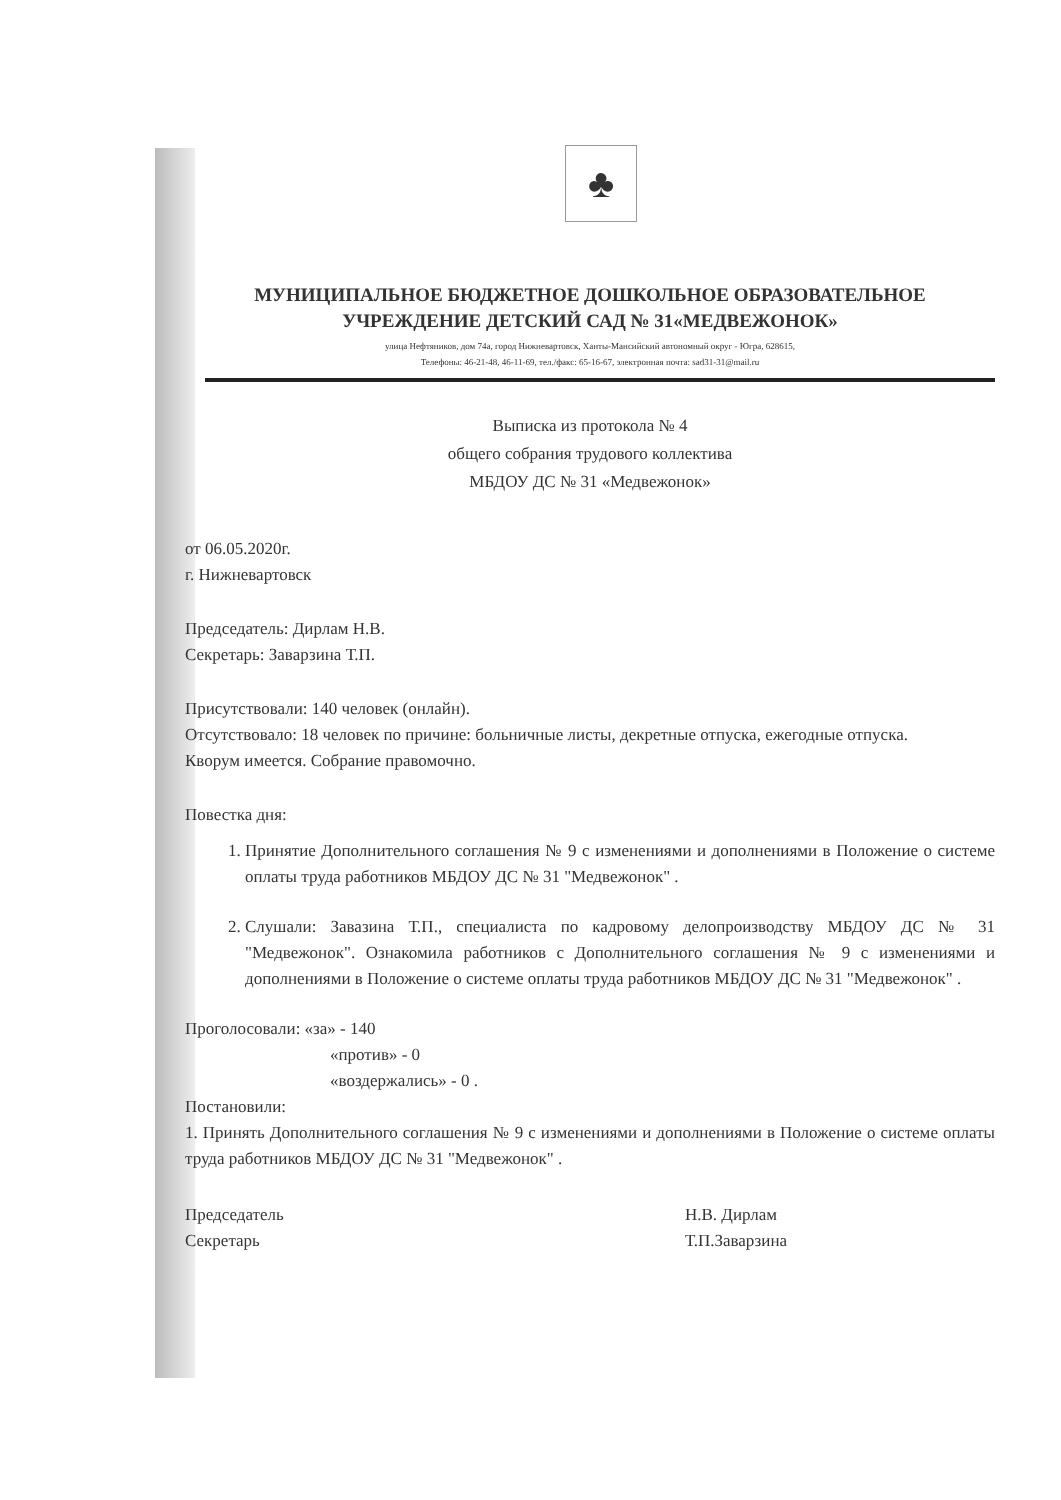♣
МУНИЦИПАЛЬНОЕ БЮДЖЕТНОЕ ДОШКОЛЬНОЕ ОБРАЗОВАТЕЛЬНОЕ
УЧРЕЖДЕНИЕ ДЕТСКИЙ САД № 31«МЕДВЕЖОНОК»
улица Нефтяников, дом 74а, город Нижневартовск, Ханты-Мансийский автономный округ - Югра, 628615,
Телефоны: 46-21-48, 46-11-69, тел./факс: 65-16-67, электронная почта: sad31-31@mail.ru
Выписка из протокола № 4
общего собрания трудового коллектива
МБДОУ ДС № 31 «Медвежонок»
от 06.05.2020г.
г. Нижневартовск
Председатель: Дирлам Н.В.
Секретарь: Заварзина Т.П.
Присутствовали: 140 человек (онлайн).
Отсутствовало: 18 человек по причине: больничные листы, декретные отпуска, ежегодные отпуска.
Кворум имеется. Собрание правомочно.
Повестка дня:
1. Принятие Дополнительного соглашения № 9 с изменениями и дополнениями в Положение о системе оплаты труда работников МБДОУ ДС № 31 "Медвежонок" .
2. Слушали: Завазина Т.П., специалиста по кадровому делопроизводству МБДОУ ДС № 31 "Медвежонок". Ознакомила работников с Дополнительного соглашения № 9 с изменениями и дополнениями в Положение о системе оплаты труда работников МБДОУ ДС № 31 "Медвежонок" .
Проголосовали: «за» - 140
«против» - 0
«воздержались» - 0 .
Постановили:
1. Принять Дополнительного соглашения № 9 с изменениями и дополнениями в Положение о системе оплаты труда работников МБДОУ ДС № 31 "Медвежонок" .
Председатель
Секретарь
Н.В. Дирлам
Т.П.Заварзина